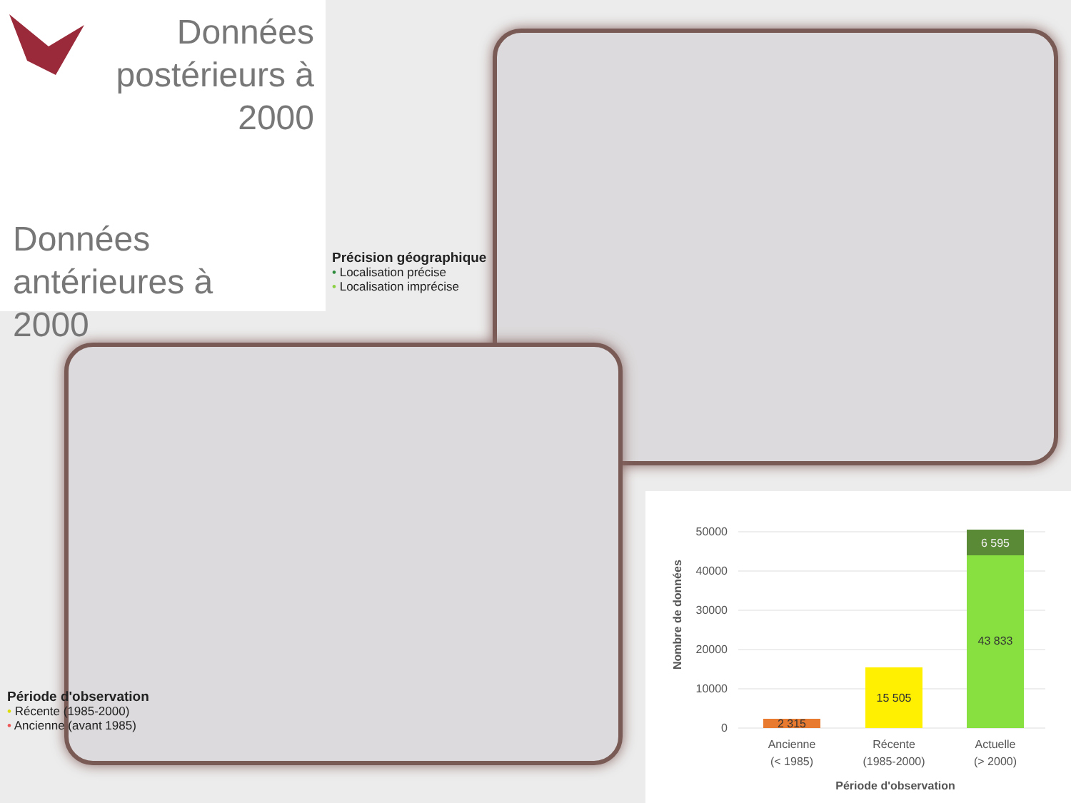Données postérieurs à 2000
Données
antérieures à
2000
Précision géographique
• Localisation précise
• Localisation imprécise
Période d'observation
• Récente (1985-2000)
• Ancienne (avant 1985)
50000
40000
30000
20000
10000
0
2 315
15 505
43 833
6 595
Ancienne
(< 1985)
Récente
(1985-2000)
Actuelle
(> 2000)
Période d'observation
Nombre de données